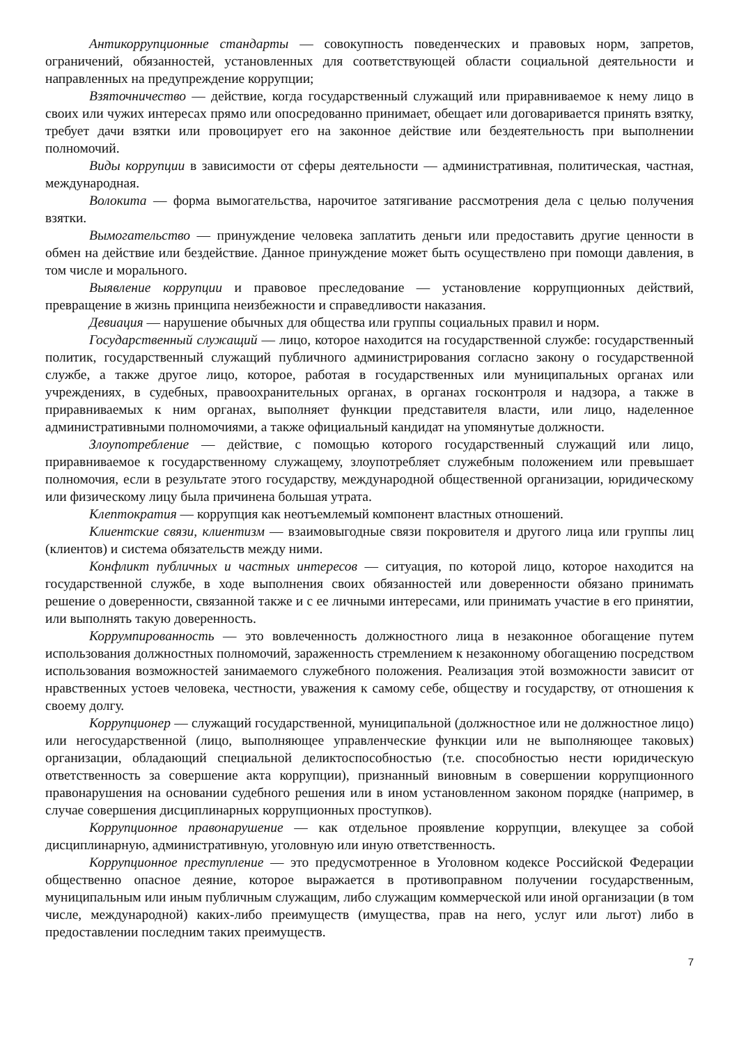Антикоррупционные стандарты — совокупность поведенческих и правовых норм, запретов, ограничений, обязанностей, установленных для соответствующей области социальной деятельности и направленных на предупреждение коррупции;
Взяточничество — действие, когда государственный служащий или приравниваемое к нему лицо в своих или чужих интересах прямо или опосредованно принимает, обещает или договаривается принять взятку, требует дачи взятки или провоцирует его на законное действие или бездеятельность при выполнении полномочий.
Виды коррупции в зависимости от сферы деятельности — административная, политическая, частная, международная.
Волокита — форма вымогательства, нарочитое затягивание рассмотрения дела с целью получения взятки.
Вымогательство — принуждение человека заплатить деньги или предоставить другие ценности в обмен на действие или бездействие. Данное принуждение может быть осуществлено при помощи давления, в том числе и морального.
Выявление коррупции и правовое преследование — установление коррупционных действий, превращение в жизнь принципа неизбежности и справедливости наказания.
Девиация — нарушение обычных для общества или группы социальных правил и норм.
Государственный служащий — лицо, которое находится на государственной службе: государственный политик, государственный служащий публичного администрирования согласно закону о государственной службе, а также другое лицо, которое, работая в государственных или муниципальных органах или учреждениях, в судебных, правоохранительных органах, в органах госконтроля и надзора, а также в приравниваемых к ним органах, выполняет функции представителя власти, или лицо, наделенное административными полномочиями, а также официальный кандидат на упомянутые должности.
Злоупотребление — действие, с помощью которого государственный служащий или лицо, приравниваемое к государственному служащему, злоупотребляет служебным положением или превышает полномочия, если в результате этого государству, международной общественной организации, юридическому или физическому лицу была причинена большая утрата.
Клептократия — коррупция как неотъемлемый компонент властных отношений.
Клиентские связи, клиентизм — взаимовыгодные связи покровителя и другого лица или группы лиц (клиентов) и система обязательств между ними.
Конфликт публичных и частных интересов — ситуация, по которой лицо, которое находится на государственной службе, в ходе выполнения своих обязанностей или доверенности обязано принимать решение о доверенности, связанной также и с ее личными интересами, или принимать участие в его принятии, или выполнять такую доверенность.
Коррумпированность — это вовлеченность должностного лица в незаконное обогащение путем использования должностных полномочий, зараженность стремлением к незаконному обогащению посредством использования возможностей занимаемого служебного положения. Реализация этой возможности зависит от нравственных устоев человека, честности, уважения к самому себе, обществу и государству, от отношения к своему долгу.
Коррупционер — служащий государственной, муниципальной (должностное или не должностное лицо) или негосударственной (лицо, выполняющее управленческие функции или не выполняющее таковых) организации, обладающий специальной деликтоспособностью (т.е. способностью нести юридическую ответственность за совершение акта коррупции), признанный виновным в совершении коррупционного правонарушения на основании судебного решения или в ином установленном законом порядке (например, в случае совершения дисциплинарных коррупционных проступков).
Коррупционное правонарушение — как отдельное проявление коррупции, влекущее за собой дисциплинарную, административную, уголовную или иную ответственность.
Коррупционное преступление — это предусмотренное в Уголовном кодексе Российской Федерации общественно опасное деяние, которое выражается в противоправном получении государственным, муниципальным или иным публичным служащим, либо служащим коммерческой или иной организации (в том числе, международной) каких-либо преимуществ (имущества, прав на него, услуг или льгот) либо в предоставлении последним таких преимуществ.
7